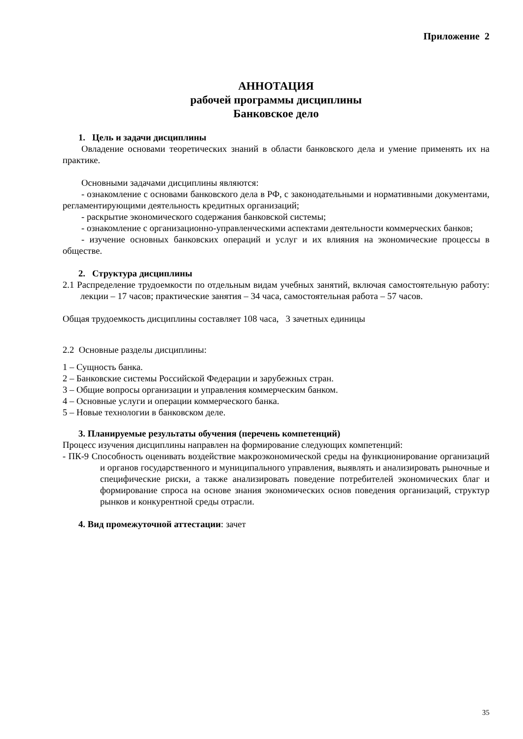Приложение 2
АННОТАЦИЯ
рабочей программы дисциплины
Банковское дело
1. Цель и задачи дисциплины
Овладение основами теоретических знаний в области банковского дела и умение применять их на практике.
Основными задачами дисциплины являются:
- ознакомление с основами банковского дела в РФ, с законодательными и нормативными документами, регламентирующими деятельность кредитных организаций;
- раскрытие экономического содержания банковской системы;
- ознакомление с организационно-управленческими аспектами деятельности коммерческих банков;
- изучение основных банковских операций и услуг и их влияния на экономические процессы в обществе.
2. Структура дисциплины
2.1 Распределение трудоемкости по отдельным видам учебных занятий, включая самостоятельную работу: лекции – 17 часов; практические занятия – 34 часа, самостоятельная работа – 57 часов.
Общая трудоемкость дисциплины составляет 108 часа, 3 зачетных единицы
2.2 Основные разделы дисциплины:
1 – Сущность банка.
2 – Банковские системы Российской Федерации и зарубежных стран.
3 – Общие вопросы организации и управления коммерческим банком.
4 – Основные услуги и операции коммерческого банка.
5 – Новые технологии в банковском деле.
3. Планируемые результаты обучения (перечень компетенций)
Процесс изучения дисциплины направлен на формирование следующих компетенций:
- ПК-9 Способность оценивать воздействие макроэкономической среды на функционирование организаций и органов государственного и муниципального управления, выявлять и анализировать рыночные и специфические риски, а также анализировать поведение потребителей экономических благ и формирование спроса на основе знания экономических основ поведения организаций, структур рынков и конкурентной среды отрасли.
4. Вид промежуточной аттестации: зачет
35